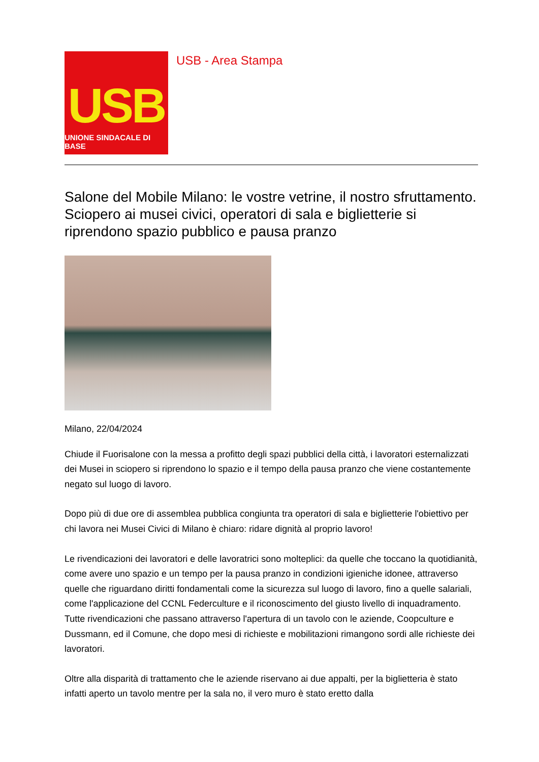USB
UNIONE SINDACALE DI BASE
USB - Area Stampa
Salone del Mobile Milano: le vostre vetrine, il nostro sfruttamento. Sciopero ai musei civici, operatori di sala e biglietterie si riprendono spazio pubblico e pausa pranzo
Milano, 22/04/2024
Chiude il Fuorisalone con la messa a profitto degli spazi pubblici della città, i lavoratori esternalizzati dei Musei in sciopero si riprendono lo spazio e il tempo della pausa pranzo che viene costantemente negato sul luogo di lavoro.
Dopo più di due ore di assemblea pubblica congiunta tra operatori di sala e biglietterie l'obiettivo per chi lavora nei Musei Civici di Milano è chiaro: ridare dignità al proprio lavoro!
Le rivendicazioni dei lavoratori e delle lavoratrici sono molteplici: da quelle che toccano la quotidianità, come avere uno spazio e un tempo per la pausa pranzo in condizioni igieniche idonee, attraverso quelle che riguardano diritti fondamentali come la sicurezza sul luogo di lavoro, fino a quelle salariali, come l'applicazione del CCNL Federculture e il riconoscimento del giusto livello di inquadramento. Tutte rivendicazioni che passano attraverso l'apertura di un tavolo con le aziende, Coopculture e Dussmann, ed il Comune, che dopo mesi di richieste e mobilitazioni rimangono sordi alle richieste dei lavoratori.
Oltre alla disparità di trattamento che le aziende riservano ai due appalti, per la biglietteria è stato infatti aperto un tavolo mentre per la sala no, il vero muro è stato eretto dalla